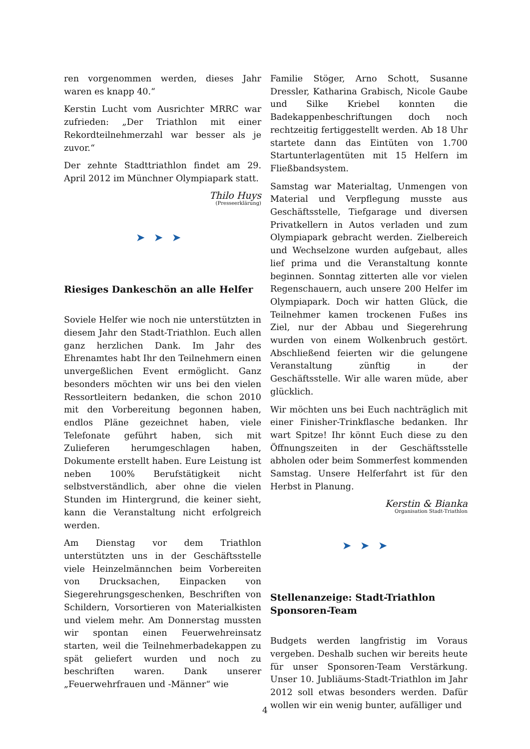ren vorgenommen werden, dieses Jahr waren es knapp 40.“
Kerstin Lucht vom Ausrichter MRRC war zufrieden: „Der Triathlon mit einer Rekordteilnehmerzahl war besser als je zuvor.“
Der zehnte Stadttriathlon findet am 29. April 2012 im Münchner Olympiapark statt.
Thilo Huys
(Presseerklärung)
➤➤➤
Riesiges Dankeschön an alle Helfer
Soviele Helfer wie noch nie unterstützten in diesem Jahr den Stadt-Triathlon. Euch allen ganz herzlichen Dank. Im Jahr des Ehrenamtes habt Ihr den Teilnehmern einen unvergeßlichen Event ermöglicht. Ganz besonders möchten wir uns bei den vielen Ressortleitern bedanken, die schon 2010 mit den Vorbereitung begonnen haben, endlos Pläne gezeichnet haben, viele Telefonate geführt haben, sich mit Zulieferen herumgeschlagen haben, Dokumente erstellt haben. Eure Leistung ist neben 100% Berufstätigkeit nicht selbstverständlich, aber ohne die vielen Stunden im Hintergrund, die keiner sieht, kann die Veranstaltung nicht erfolgreich werden.
Am Dienstag vor dem Triathlon unterstützten uns in der Geschäftsstelle viele Heinzelmännchen beim Vorbereiten von Drucksachen, Einpacken von Siegerehrungsgeschenken, Beschriften von Schildern, Vorsortieren von Materialkisten und vielem mehr. Am Donnerstag mussten wir spontan einen Feuerwehreinsatz starten, weil die Teilnehmerbadekappen zu spät geliefert wurden und noch zu beschriften waren. Dank unserer „Feuerwehrfrauen und -Männer“ wie
Familie Stöger, Arno Schott, Susanne Dressler, Katharina Grabisch, Nicole Gaube und Silke Kriebel konnten die Badekappenbeschriftungen doch noch rechtzeitig fertiggestellt werden. Ab 18 Uhr startete dann das Eintüten von 1.700 Startunterlagentüten mit 15 Helfern im Fließbandsystem.
Samstag war Materialtag, Unmengen von Material und Verpflegung musste aus Geschäftsstelle, Tiefgarage und diversen Privatkellern in Autos verladen und zum Olympiapark gebracht werden. Zielbereich und Wechselzone wurden aufgebaut, alles lief prima und die Veranstaltung konnte beginnen. Sonntag zitterten alle vor vielen Regenschauern, auch unsere 200 Helfer im Olympiapark. Doch wir hatten Glück, die Teilnehmer kamen trockenen Fußes ins Ziel, nur der Abbau und Siegerehrung wurden von einem Wolkenbruch gestört. Abschließend feierten wir die gelungene Veranstaltung zünftig in der Geschäftsstelle. Wir alle waren müde, aber glücklich.
Wir möchten uns bei Euch nachträglich mit einer Finisher-Trinkflasche bedanken. Ihr wart Spitze! Ihr könnt Euch diese zu den Öffnungszeiten in der Geschäftsstelle abholen oder beim Sommerfest kommenden Samstag. Unsere Helferfahrt ist für den Herbst in Planung.
Kerstin & Bianka
Organisation Stadt-Triathlon
➤➤➤
Stellenanzeige: Stadt-Triathlon Sponsoren-Team
Budgets werden langfristig im Voraus vergeben. Deshalb suchen wir bereits heute für unser Sponsoren-Team Verstärkung. Unser 10. Jubliäums-Stadt-Triathlon im Jahr 2012 soll etwas besonders werden. Dafür wollen wir ein wenig bunter, aufälliger und
4